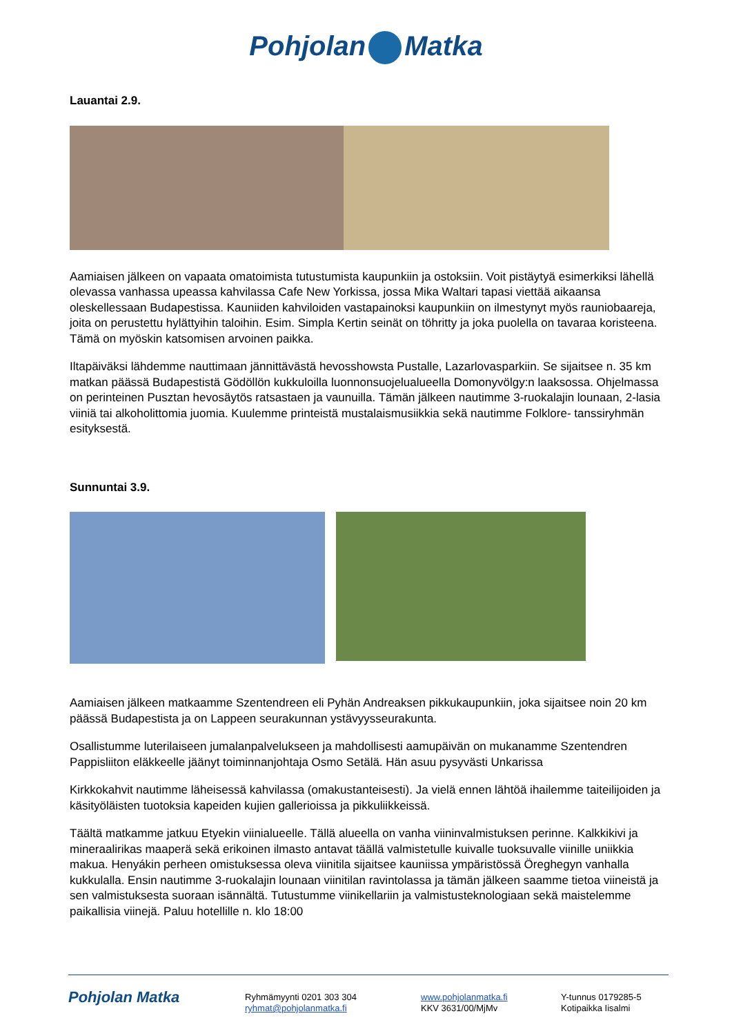Pohjolan Matka
Lauantai 2.9.
Aamiaisen jälkeen on vapaata omatoimista tutustumista kaupunkiin ja ostoksiin. Voit pistäytyä esimerkiksi lähellä olevassa vanhassa upeassa kahvilassa Cafe New Yorkissa, jossa Mika Waltari tapasi viettää aikaansa oleskellessaan Budapestissa. Kauniiden kahviloiden vastapainoksi kaupunkiin on ilmestynyt myös rauniobaareja, joita on perustettu hylättyihin taloihin. Esim. Simpla Kertin seinät on töhritty ja joka puolella on tavaraa koristeena. Tämä on myöskin katsomisen arvoinen paikka.
Iltapäiväksi lähdemme nauttimaan jännittävästä hevosshowsta Pustalle, Lazarlovasparkiin. Se sijaitsee n. 35 km matkan päässä Budapestistä Gödöllön kukkuloilla luonnonsuojelualueella Domonyvölgy:n laaksossa. Ohjelmassa on perinteinen Pusztan hevosäytös ratsastaen ja vaunuilla. Tämän jälkeen nautimme 3-ruokalajin lounaan, 2-lasia viiniä tai alkoholittomia juomia. Kuulemme printeistä mustalaismusiikkia sekä nautimme Folklore- tanssiryhmän esityksestä.
Sunnuntai 3.9.
Aamiaisen jälkeen matkaamme Szentendreen eli Pyhän Andreaksen pikkukaupunkiin, joka sijaitsee noin 20 km päässä Budapestista ja on Lappeen seurakunnan ystävyysseurakunta.
Osallistumme luterilaiseen jumalanpalvelukseen ja mahdollisesti aamupäivän on mukanamme Szentendren Pappisliiton eläkkeelle jäänyt toiminnanjohtaja Osmo Setälä. Hän asuu pysyvästi Unkarissa
Kirkkokahvit nautimme läheisessä kahvilassa (omakustanteisesti). Ja vielä ennen lähtöä ihailemme taiteilijoiden ja käsityöläisten tuotoksia kapeiden kujien gallerioissa ja pikkuliikkeissä.
Täältä matkamme jatkuu Etyekin viinialueelle. Tällä alueella on vanha viininvalmistuksen perinne. Kalkkikivi ja mineraalirikas maaperä sekä erikoinen ilmasto antavat täällä valmistetulle kuivalle tuoksuvalle viinille uniikkia makua. Henyákin perheen omistuksessa oleva viinitila sijaitsee kauniissa ympäristössä Öreghegyn vanhalla kukkulalla. Ensin nautimme 3-ruokalajin lounaan viinitilan ravintolassa ja tämän jälkeen saamme tietoa viineistä ja sen valmistuksesta suoraan isännältä. Tutustumme viinikellariin ja valmistusteknologiaan sekä maistelemme paikallisia viinejä. Paluu hotellille n. klo 18:00
Pohjolan Matka
Ryhmämyynti 0201 303 304
ryhmat@pohjolanmatka.fi
www.pohjolanmatka.fi
KKV 3631/00/MjMv
Y-tunnus 0179285-5
Kotipaikka Iisalmi